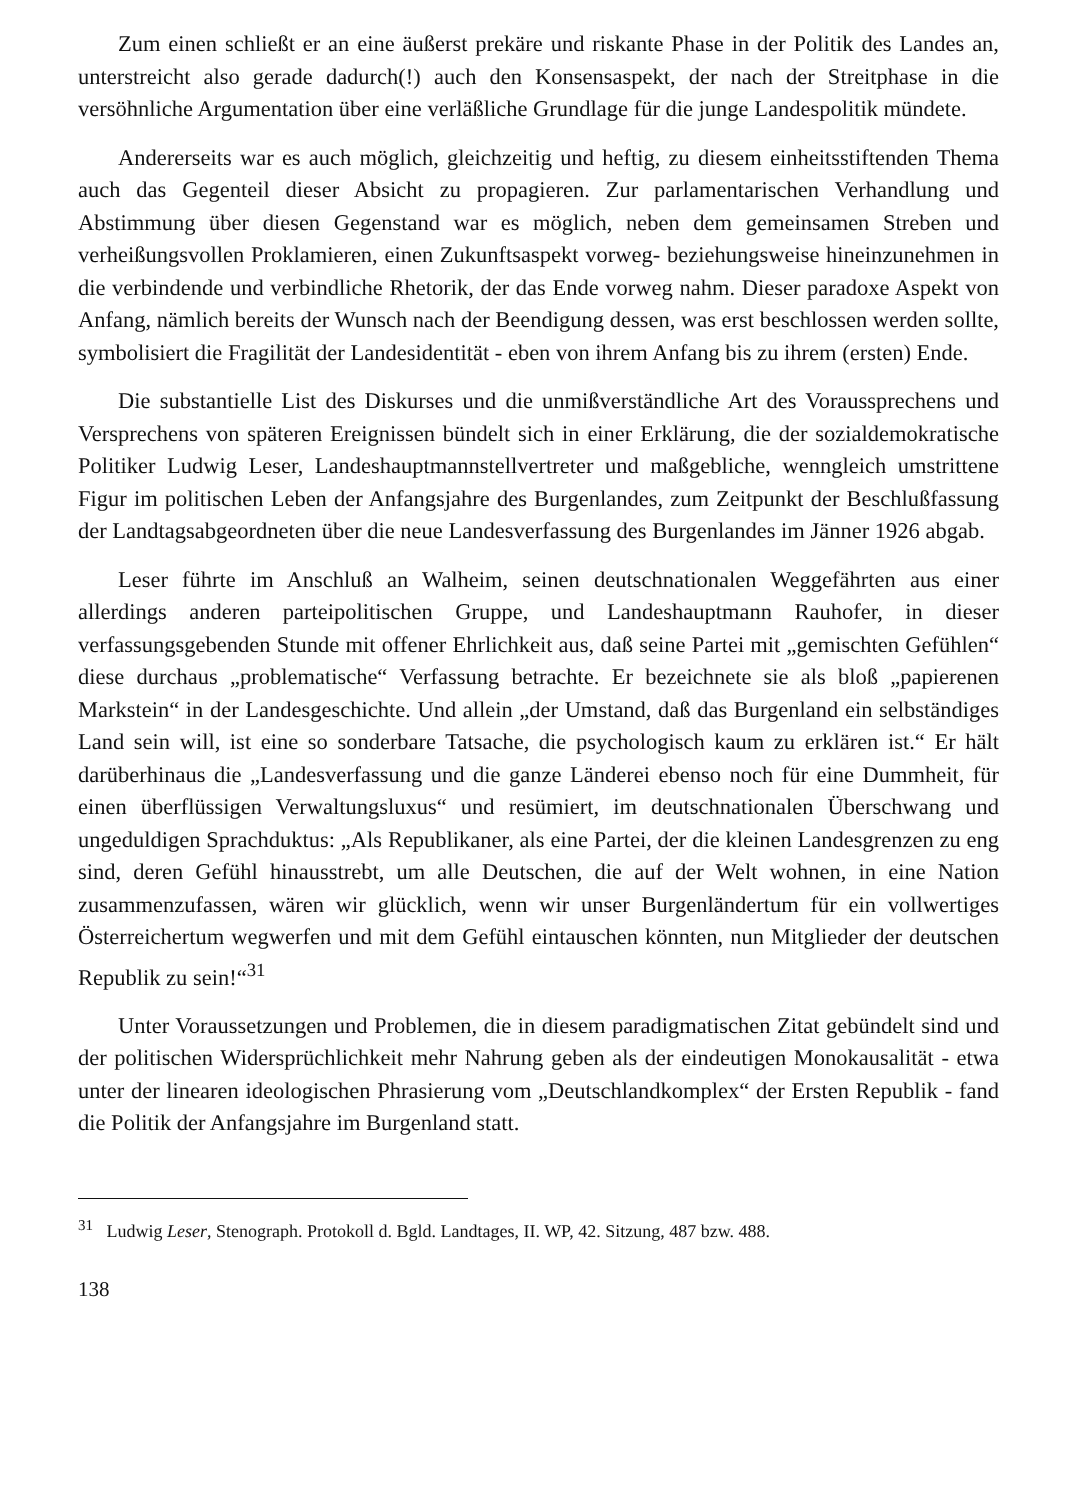Zum einen schließt er an eine äußerst prekäre und riskante Phase in der Politik des Landes an, unterstreicht also gerade dadurch(!) auch den Konsensaspekt, der nach der Streitphase in die versöhnliche Argumentation über eine verläßliche Grundlage für die junge Landespolitik mündete.
Andererseits war es auch möglich, gleichzeitig und heftig, zu diesem einheitsstiftenden Thema auch das Gegenteil dieser Absicht zu propagieren. Zur parlamentarischen Verhandlung und Abstimmung über diesen Gegenstand war es möglich, neben dem gemeinsamen Streben und verheißungsvollen Proklamieren, einen Zukunftsaspekt vorweg- beziehungsweise hineinzunehmen in die verbindende und verbindliche Rhetorik, der das Ende vorweg nahm. Dieser paradoxe Aspekt von Anfang, nämlich bereits der Wunsch nach der Beendigung dessen, was erst beschlossen werden sollte, symbolisiert die Fragilität der Landesidentität - eben von ihrem Anfang bis zu ihrem (ersten) Ende.
Die substantielle List des Diskurses und die unmißverständliche Art des Vorausspre­chens und Versprechens von späteren Ereignissen bündelt sich in einer Erklärung, die der sozialdemokratische Politiker Ludwig Leser, Landeshauptmannstellvertreter und maßgebliche, wenngleich umstrittene Figur im politischen Leben der Anfangsjahre des Burgenlandes, zum Zeitpunkt der Beschlußfassung der Landtagsabgeordneten über die neue Landesverfassung des Burgenlandes im Jänner 1926 abgab.
Leser führte im Anschluß an Walheim, seinen deutschnationalen Weggefährten aus einer allerdings anderen parteipolitischen Gruppe, und Landeshauptmann Rauhofer, in dieser verfassungsgebenden Stunde mit offener Ehrlichkeit aus, daß seine Partei mit „gemischten Gefühlen“ diese durchaus „problematische“ Verfassung betrachte. Er bezeichnete sie als bloß „papierenen Markstein“ in der Landesgeschichte. Und allein „der Umstand, daß das Burgenland ein selbständiges Land sein will, ist eine so sonderbare Tatsache, die psychologisch kaum zu erklären ist.“ Er hält darüberhinaus die „Landesverfassung und die ganze Länderei ebenso noch für eine Dummheit, für einen überflüssigen Verwaltungsluxus“ und resümiert, im deutschnationalen Überschwang und ungeduldigen Sprachduktus: „Als Republikaner, als eine Partei, der die kleinen Landesgrenzen zu eng sind, deren Gefühl hinausstrebt, um alle Deutschen, die auf der Welt wohnen, in eine Nation zusammenzufassen, wären wir glücklich, wenn wir unser Burgenländertum für ein vollwertiges Österreichertum wegwerfen und mit dem Gefühl eintauschen könnten, nun Mitglieder der deutschen Republik zu sein!“<sup>31</sup>
Unter Voraussetzungen und Problemen, die in diesem paradigmatischen Zitat gebündelt sind und der politischen Widersprüchlichkeit mehr Nahrung geben als der eindeutigen Monokausalität - etwa unter der linearen ideologischen Phrasierung vom „Deutschlandkomplex“ der Ersten Republik - fand die Politik der Anfangsjahre im Burgenland statt.
<sup>31</sup> Ludwig Leser, Stenograph. Protokoll d. Bgld. Landtages, II. WP, 42. Sitzung, 487 bzw. 488.
138